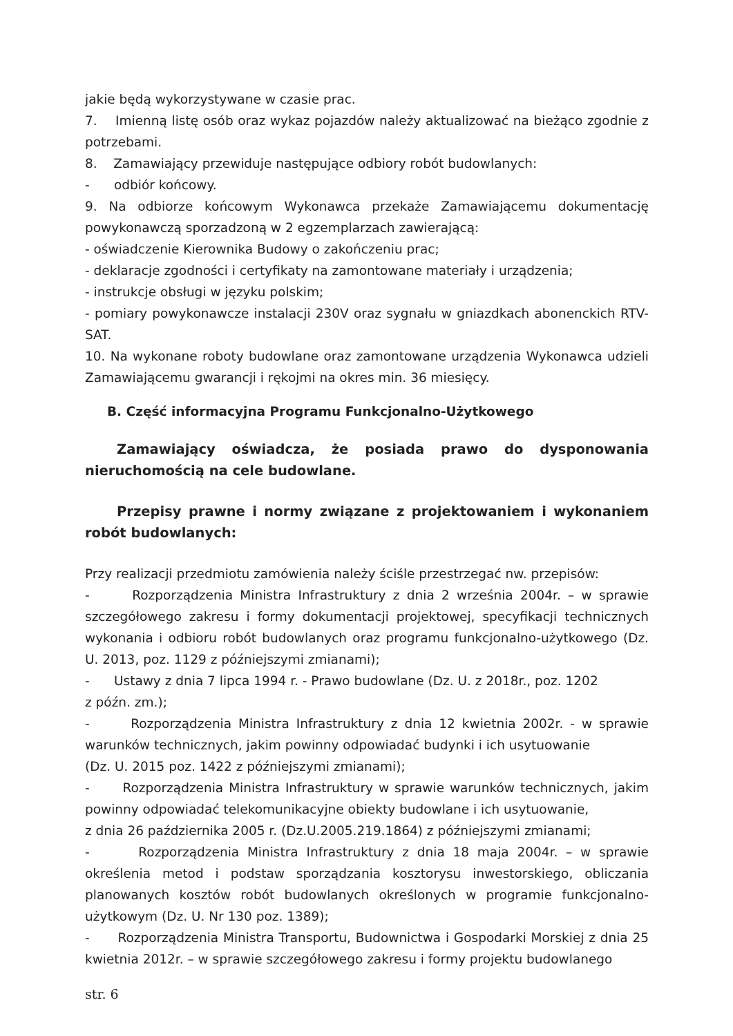jakie będą wykorzystywane w czasie prac.
7. Imienną listę osób oraz wykaz pojazdów należy aktualizować na bieżąco zgodnie z potrzebami.
8. Zamawiający przewiduje następujące odbiory robót budowlanych:
- odbiór końcowy.
9. Na odbiorze końcowym Wykonawca przekaże Zamawiającemu dokumentację powykonawczą sporzadzoną w 2 egzemplarzach zawierającą:
- oświadczenie Kierownika Budowy o zakończeniu prac;
- deklaracje zgodności i certyfikaty na zamontowane materiały i urządzenia;
- instrukcje obsługi w języku polskim;
- pomiary powykonawcze instalacji 230V oraz sygnału w gniazdkach abonenckich RTV-SAT.
10. Na wykonane roboty budowlane oraz zamontowane urządzenia Wykonawca udzieli Zamawiającemu gwarancji i rękojmi na okres min. 36 miesięcy.
B. Część informacyjna Programu Funkcjonalno-Użytkowego
Zamawiający oświadcza, że posiada prawo do dysponowania nieruchomością na cele budowlane.
Przepisy prawne i normy związane z projektowaniem i wykonaniem robót budowlanych:
Przy realizacji przedmiotu zamówienia należy ściśle przestrzegać nw. przepisów:
- Rozporządzenia Ministra Infrastruktury z dnia 2 września 2004r. – w sprawie szczegółowego zakresu i formy dokumentacji projektowej, specyfikacji technicznych wykonania i odbioru robót budowlanych oraz programu funkcjonalno-użytkowego (Dz. U. 2013, poz. 1129 z późniejszymi zmianami);
- Ustawy z dnia 7 lipca 1994 r. - Prawo budowlane (Dz. U. z 2018r., poz. 1202
z późn. zm.);
- Rozporządzenia Ministra Infrastruktury z dnia 12 kwietnia 2002r. - w sprawie warunków technicznych, jakim powinny odpowiadać budynki i ich usytuowanie
(Dz. U. 2015 poz. 1422 z późniejszymi zmianami);
- Rozporządzenia Ministra Infrastruktury w sprawie warunków technicznych, jakim powinny odpowiadać telekomunikacyjne obiekty budowlane i ich usytuowanie,
z dnia 26 października 2005 r. (Dz.U.2005.219.1864) z późniejszymi zmianami;
- Rozporządzenia Ministra Infrastruktury z dnia 18 maja 2004r. – w sprawie określenia metod i podstaw sporządzania kosztorysu inwestorskiego, obliczania planowanych kosztów robót budowlanych określonych w programie funkcjonalno-użytkowym (Dz. U. Nr 130 poz. 1389);
- Rozporządzenia Ministra Transportu, Budownictwa i Gospodarki Morskiej z dnia 25 kwietnia 2012r. – w sprawie szczegółowego zakresu i formy projektu budowlanego
str. 6